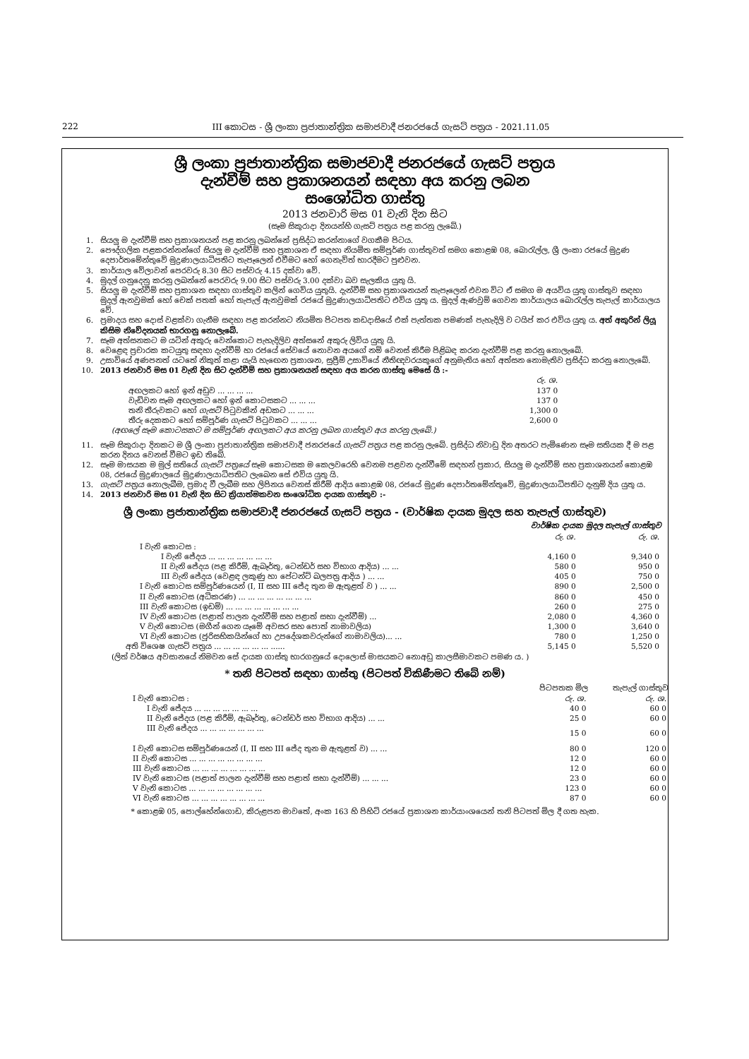222 III කොටස - ශ්‍රී ලංකා ප්‍රජාතාන්ත්‍රික සමාජවාදී ජනරජයේ ගැසට් පත්‍රය - 2021.11.05
ශ්‍රී ලංකා ප්‍රජාතාන්ත්‍රික සමාජවාදී ජනරජයේ ගැසට් පත්‍රය
දැන්වීම් සහ ප්‍රකාශනයන් සඳහා අය කරනු ලබන
සංශෝධිත ගාස්තු
2013 ජනවාරි මස 01 වැනි දින සිට
(සෑම සිකුරාදා දිනයන්හි ගැසට් පත්‍රය පළ කරනු ලැබේ.)
1. සියලු ම දැන්වීම් සහ ප්‍රකාශනයන් පළ කරනු ලබන්නේ ප්‍රසිද්ධ කරන්නාගේ වගකීම පිටය.
2. පෞද්ගලික පළකරන්නන්ගේ සියලු ම දැන්වීම් සහ ප්‍රකාශන ඒ සඳහා නියමිත සම්පූර්ණ ගාස්තුවත් සමග කොළඹ 08, බොරැල්ල, ශ්‍රී ලංකා රජයේ මුද්‍රණ දෙපාර්තමේන්තුවේ මුද්‍රණාලයාධිපතිට තැපෑලෙන් එවීමට හෝ ගෙනැවිත් භාරදීමට පුළුවන.
3. කාර්යාල වේලාවන් පෙරවරු 8.30 සිට පස්වරු 4.15 දක්වා වේ.
4. මුදල් ගනුදෙනු කරනු ලබන්නේ පෙරවරු 9.00 සිට පස්වරු 3.00 දක්වා බව සැලකිය යුතු යි.
5. සියලු ම දැන්වීම් සහ ප්‍රකාශන සඳහා ගාස්තුව කලින් ගෙවිය යුතුයි. දැන්වීම් සහ ප්‍රකාශනයන් තැපෑලෙන් එවන විට ඒ සමග ම අයවිය යුතු ගාස්තුව සඳහා මුදල් ඇනවුමක් හෝ චෙක් පතක් හෝ තැපැල් ඇනවුමක් රජයේ මුද්‍රණාලයාධිපතිට එවිය යුතු ය. මුදල් ඇණවුම් ගෙවන කාර්යාලය බොරැල්ල තැපැල් කාර්යාලය වේ.
6. ප්‍රමාදය සහ දොස් වළක්වා ගැනීම සඳහා පළ කරන්නට නියමිත පිටපත කඩදාසියේ එක් පැත්තක පමණක් පැහැදිලි ව ටයිප් කර එවිය යුතු ය. අත් අකුරින් ලියූ කිසිම නිවේදනයක් භාරගනු නොලැබේ.
7. සෑම අත්සනකට ම යටින් අකුරු වෙන්කොට පැහැදිලිව අත්සනේ අකුරු ලිවිය යුතු යි.
8. වෙළෙඳ ප්‍රචාරක කටයුතු සඳහා දැන්වීම් හා රජයේ සේවයේ නොවන අයගේ නම් වෙනස් කිරීම පිළිබඳ කරන දැන්වීම් පළ කරනු නොලැබේ.
9. උසාවියේ අණපනත් යටතේ නිකුත් කළා යැයි හැඟෙන ප්‍රකාශන, සුප්‍රීම් උසාවියේ නීතිඥවරයකුගේ අනුමැතිය හෝ අත්සන නොමැතිව ප්‍රසිද්ධ කරනු නොලැබේ.
10. 2013 ජනවාරි මස 01 වැනි දින සිට දැන්වීම් සහ ප්‍රකාශනයන් සඳහා අය කරන ගාස්තු මෙසේ යි :-
| | රු. ශ. |
| අඟලකට හෝ ඉන් අඩුව ... ... ... ... | 137 0 |
| වැඩිවන සෑම අඟලකට හෝ ඉන් කොටසකට ... ... ... | 137 0 |
| තනි තීරුවකට හෝ ගැසට් පිටුවකින් අඩකට ... ... ... | 1,300 0 |
| තීරු දෙකකට හෝ සම්පූර්ණ ගැසට් පිටුවකට ... ... ... | 2,600 0 |
(අඟලේ සෑම කොටසකට ම සම්පූර්ණ අඟලකට අය කරනු ලබන ගාස්තුව අය කරනු ලැබේ.)
11. සෑම සිකුරාදා දිනකට ම ශ්‍රී ලංකා ප්‍රජාතාන්ත්‍රික සමාජවාදී ජනරජයේ ගැසට් පත්‍රය පළ කරනු ලැබේ. ප්‍රසිද්ධ නිවාඩු දින අතරට පැමිණෙන සෑම සතියක දී ම පළ කරන දිනය වෙනස් වීමට ඉඩ තිබේ.
12. සෑම මාසයක ම මුල් සතියේ ගැසට් පත්‍රයේ සෑම කොටසක ම කෙලවරෙහි වෙනම පළවන දැන්වීමේ සඳහන් ප්‍රකාර, සියලු ම දැන්වීම් සහ ප්‍රකාශනයන් කොළඹ 08, රජයේ මුද්‍රණාලයේ මුද්‍රණාලයාධිපතිට ලැබෙන සේ එවිය යුතු යි.
13. ගැසට් පත්‍රය නොලැබීම, ප්‍රමාද වී ලැබීම සහ ලිපිනය වෙනස් කිරීම් ආදිය කොළඹ 08, රජයේ මුද්‍රණ දෙපාර්තමේන්තුවේ, මුද්‍රණාලයාධිපතිට දැනුම් දිය යුතු ය.
14. 2013 ජනවාරි මස 01 වැනි දින සිට ක්‍රියාත්මකවන සංශෝධිත දායක ගාස්තුව :-
ශ්‍රී ලංකා ප්‍රජාතාන්ත්‍රික සමාජවාදී ජනරජයේ ගැසට් පත්‍රය - (වාර්ෂික දායක මුදල සහ තැපැල් ගාස්තුව)
| | වාර්ෂික දායක මුදල තැපැල් ගාස්තුව | |
| | රු. ශ. | රු. ශ. |
| I වැනි කොටස : | | |
| I වැනි ජේදය ... ... ... ... ... ... ... | 4,160 0 | 9,340 0 |
| II වැනි ජේදය (පළ කිරීම්, ඇබෑර්තු, ටෙන්ඩර් සහ විභාග ආදිය) ... ... | 580 0 | 950 0 |
| III වැනි ජේදය (වෙළඳ ලකුණු හා පේටන්ට් බලපත්‍ර ආදිය ) ... ... | 405 0 | 750 0 |
| I වැනි කොටස සම්පූර්ණයෙන් (I, II සහ III ජේද තුන ම ඇතුළත් ව ) ... ... | 890 0 | 2,500 0 |
| II වැනි කොටස (අධිකරණ) ... ... ... ... ... ... ... ... | 860 0 | 450 0 |
| III වැනි කොටස (ඉඩම්) ... ... ... ... ... ... ... ... | 260 0 | 275 0 |
| IV වැනි කොටස (පළාත් පාලන දැන්වීම් සහ පළාත් සභා දැන්වීම්) ... | 2,080 0 | 4,360 0 |
| V වැනි කොටස (මගීන් ගෙන යෑමේ අවසර සහ පොත් නාමාවලිය) | 1,300 0 | 3,640 0 |
| VI වැනි කොටස (ජූරිසභිකයින්ගේ හා උපදේශකවරුන්ගේ නාමාවලිය)... ... | 780 0 | 1,250 0 |
| අති විශෙෂ ගැසට් පත්‍රය ... ... ... ... ... ... ...... | 5,145 0 | 5,520 0 |
(ලිත් වර්ෂය අවසානයේ නිමවන සේ දායක ගාස්තු භාරගනුයේ දොලොස් මාසයකට නොඅඩු කාලසීමාවකට පමණ ය. )
* තනි පිටපත් සඳහා ගාස්තු (පිටපත් විකිණීමට තිබේ නම්)
| | පිටපතක මිල | තැපැල් ගාස්තුව |
| I වැනි කොටස : | රු. ශ. | රු. ශ. |
| I වැනි ජේදය ... ... ... ... ... ... ... | 40 0 | 60 0 |
| II වැනි ජේදය (පළ කිරීම්, ඇබෑර්තු, ටෙන්ඩර් සහ විභාග ආදිය) ... ... | 25 0 | 60 0 |
| III වැනි ජේදය ... ... ... ... ... ... ... | 15 0 | 60 0 |
| I වැනි කොටස සම්පූර්ණයෙන් (I, II සහ III ජේද තුන ම ඇතුළත් ව) ... ... | 80 0 | 120 0 |
| II වැනි කොටස ... ... ... ... ... ... ... ... | 12 0 | 60 0 |
| III වැනි කොටස ... ... ... ... ... ... ... ... | 12 0 | 60 0 |
| IV වැනි කොටස (පළාත් පාලන දැන්වීම් සහ පළාත් සභා දැන්වීම්) ... ... ... | 23 0 | 60 0 |
| V වැනි කොටස ... ... ... ... ... ... ... ... | 123 0 | 60 0 |
| VI වැනි කොටස ... ... ... ... ... ... ... ... | 87 0 | 60 0 |
* කොළඹ 05, පොල්හේන්ගොඩ, කිරුළපන මාවතේ, අංක 163 හි පිහිටි රජයේ ප්‍රකාශන කාර්යාංශයෙන් තනි පිටපත් මිල දී ගත හැක.